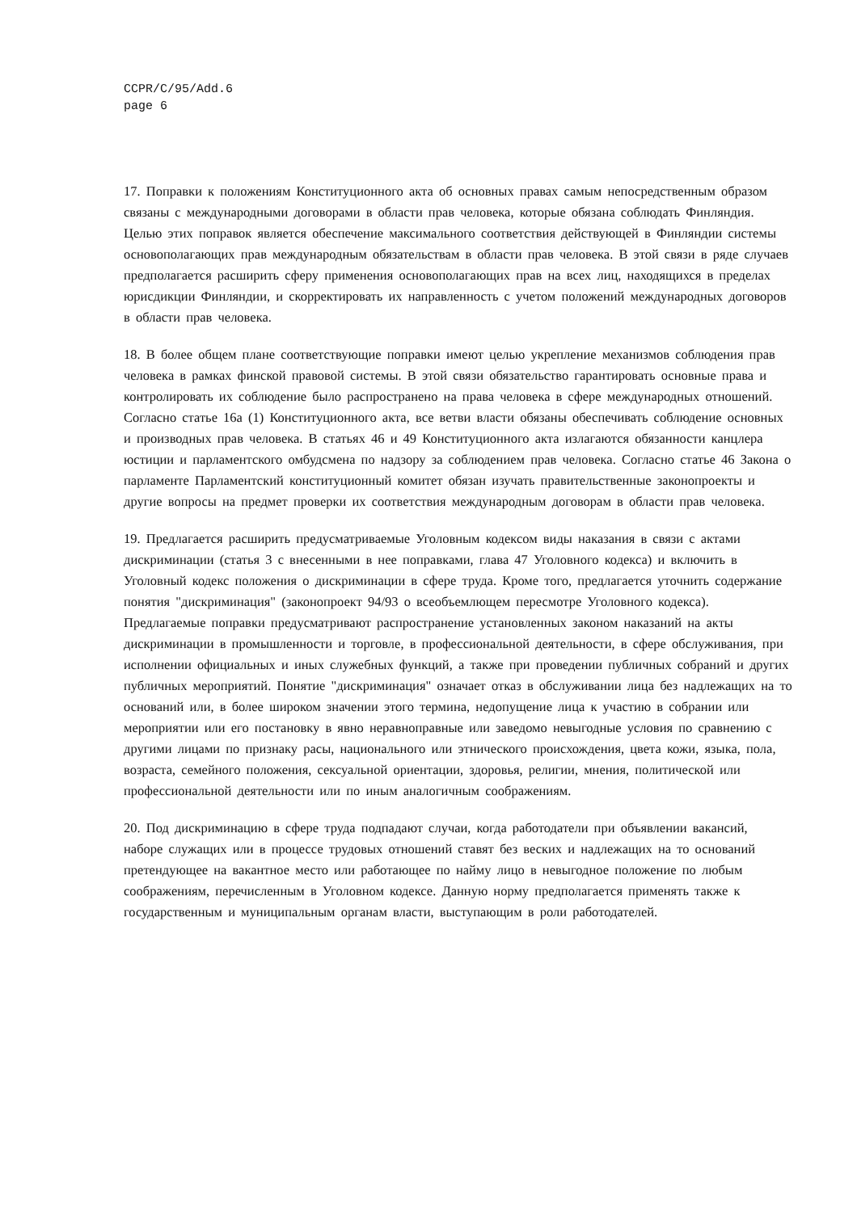CCPR/C/95/Add.6
page 6
17. Поправки к положениям Конституционного акта об основных правах самым непосредственным образом связаны с международными договорами в области прав человека, которые обязана соблюдать Финляндия. Целью этих поправок является обеспечение максимального соответствия действующей в Финляндии системы основополагающих прав международным обязательствам в области прав человека. В этой связи в ряде случаев предполагается расширить сферу применения основополагающих прав на всех лиц, находящихся в пределах юрисдикции Финляндии, и скорректировать их направленность с учетом положений международных договоров в области прав человека.
18. В более общем плане соответствующие поправки имеют целью укрепление механизмов соблюдения прав человека в рамках финской правовой системы. В этой связи обязательство гарантировать основные права и контролировать их соблюдение было распространено на права человека в сфере международных отношений. Согласно статье 16а (1) Конституционного акта, все ветви власти обязаны обеспечивать соблюдение основных и производных прав человека. В статьях 46 и 49 Конституционного акта излагаются обязанности канцлера юстиции и парламентского омбудсмена по надзору за соблюдением прав человека. Согласно статье 46 Закона о парламенте Парламентский конституционный комитет обязан изучать правительственные законопроекты и другие вопросы на предмет проверки их соответствия международным договорам в области прав человека.
19. Предлагается расширить предусматриваемые Уголовным кодексом виды наказания в связи с актами дискриминации (статья 3 с внесенными в нее поправками, глава 47 Уголовного кодекса) и включить в Уголовный кодекс положения о дискриминации в сфере труда. Кроме того, предлагается уточнить содержание понятия "дискриминация" (законопроект 94/93 о всеобъемлющем пересмотре Уголовного кодекса). Предлагаемые поправки предусматривают распространение установленных законом наказаний на акты дискриминации в промышленности и торговле, в профессиональной деятельности, в сфере обслуживания, при исполнении официальных и иных служебных функций, а также при проведении публичных собраний и других публичных мероприятий. Понятие "дискриминация" означает отказ в обслуживании лица без надлежащих на то оснований или, в более широком значении этого термина, недопущение лица к участию в собрании или мероприятии или его постановку в явно неравноправные или заведомо невыгодные условия по сравнению с другими лицами по признаку расы, национального или этнического происхождения, цвета кожи, языка, пола, возраста, семейного положения, сексуальной ориентации, здоровья, религии, мнения, политической или профессиональной деятельности или по иным аналогичным соображениям.
20. Под дискриминацию в сфере труда подпадают случаи, когда работодатели при объявлении вакансий, наборе служащих или в процессе трудовых отношений ставят без веских и надлежащих на то оснований претендующее на вакантное место или работающее по найму лицо в невыгодное положение по любым соображениям, перечисленным в Уголовном кодексе. Данную норму предполагается применять также к государственным и муниципальным органам власти, выступающим в роли работодателей.